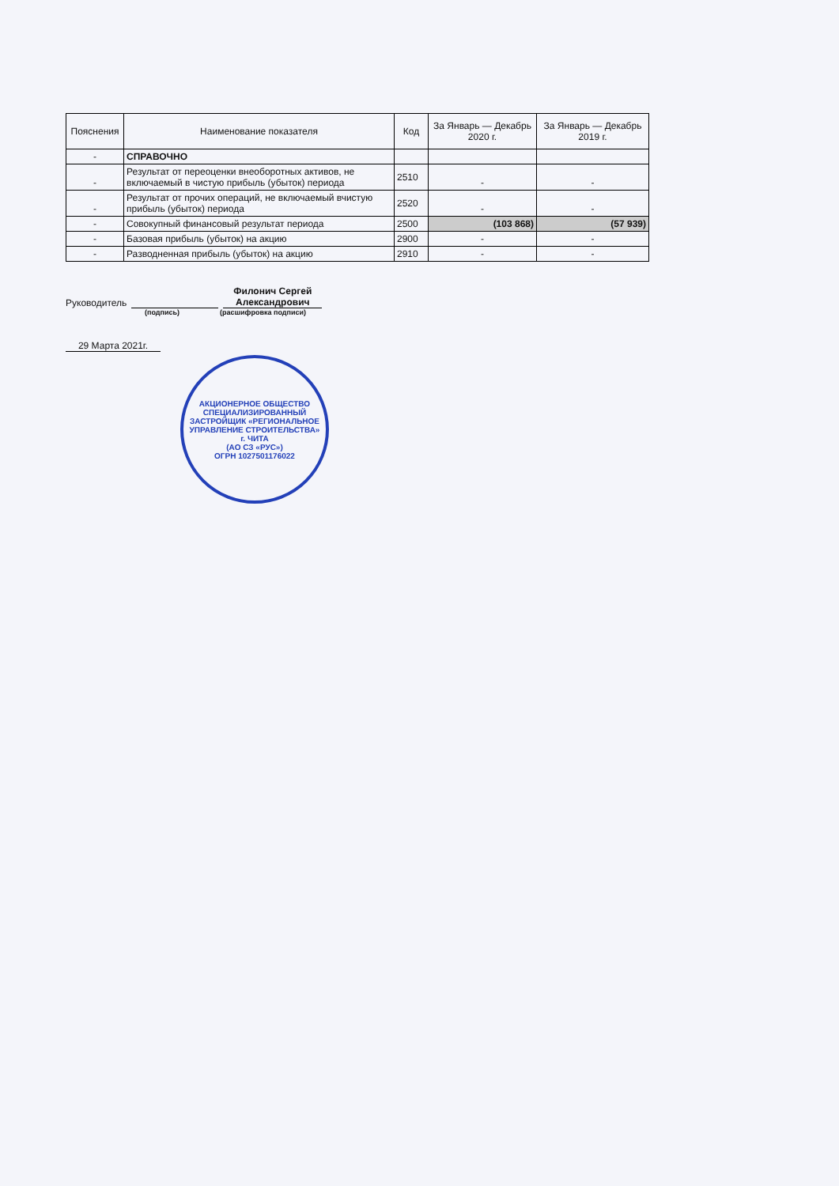| Пояснения | Наименование показателя | Код | За Январь — Декабрь 2020 г. | За Январь — Декабрь 2019 г. |
| --- | --- | --- | --- | --- |
| - | СПРАВОЧНО | | | |
| - | Результат от переоценки внеоборотных активов, не включаемый в чистую прибыль (убыток) периода | 2510 | - | - |
| - | Результат от прочих операций, не включаемый вчистую прибыль (убыток) периода | 2520 | - | - |
| - | Совокупный финансовый результат периода | 2500 | (103 868) | (57 939) |
| - | Базовая прибыль (убыток) на акцию | 2900 | - | - |
| - | Разводненная прибыль (убыток) на акцию | 2910 | - | - |
Руководитель
Филонич Сергей Александрович
(подпись) (расшифровка подписи)
29 Марта 2021г.
АКЦИОНЕРНОЕ ОБЩЕСТВО СПЕЦИАЛИЗИРОВАННЫЙ ЗАСТРОЙЩИК «РЕГИОНАЛЬНОЕ УПРАВЛЕНИЕ СТРОИТЕЛЬСТВА»
г. ЧИТА
(АО СЗ «РУС»)
ОГРН 1027501176022